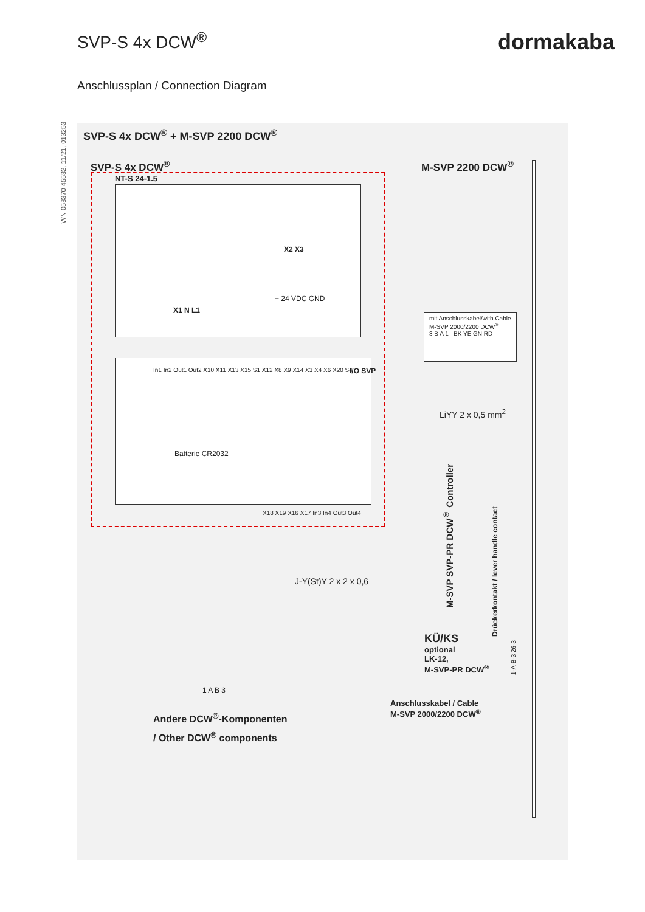SVP-S 4x DCW<sup>®</sup>
dormakaba
Anschlussplan / Connection Diagram
WN 058370 45532, 11/21, 013253
SVP-S 4x DCW<sup>®</sup> + M-SVP 2200 DCW<sup>®</sup>
SVP-S 4x DCW<sup>®</sup> M-SVP 2200 DCW<sup>®</sup>
NT-S 24-1.5
X2 X3
+ 24 VDC GND
X1 N L1
I/O SVP
Batterie CR2032
X18 X19 X16 X17 In3 In4 Out3 Out4
In1 In2 Out1 Out2 X10 X11 X13 X15 S1 X12 X8 X9 X14 X3 X4 X6 X20 S4
mit Anschlusskabel/with Cable
M-SVP 2000/2200 DCW<sup>®</sup>
3 B A 1 BK YE GN RD
LiYY 2 x 0,5 mm<sup>2</sup>
J-Y(St)Y 2 x 2 x 0,6
M-SVP SVP-PR DCW<sup>®</sup> Controller
Drückerkontakt / lever handle contact
KÜ/KS
optional
LK-12,
M-SVP-PR DCW<sup>®</sup>
Anschlusskabel / Cable
M-SVP 2000/2200 DCW<sup>®</sup>
1 A B 3
Andere DCW<sup>®</sup>-Komponenten
/ Other DCW<sup>®</sup> components
1-A-B-3 26-3